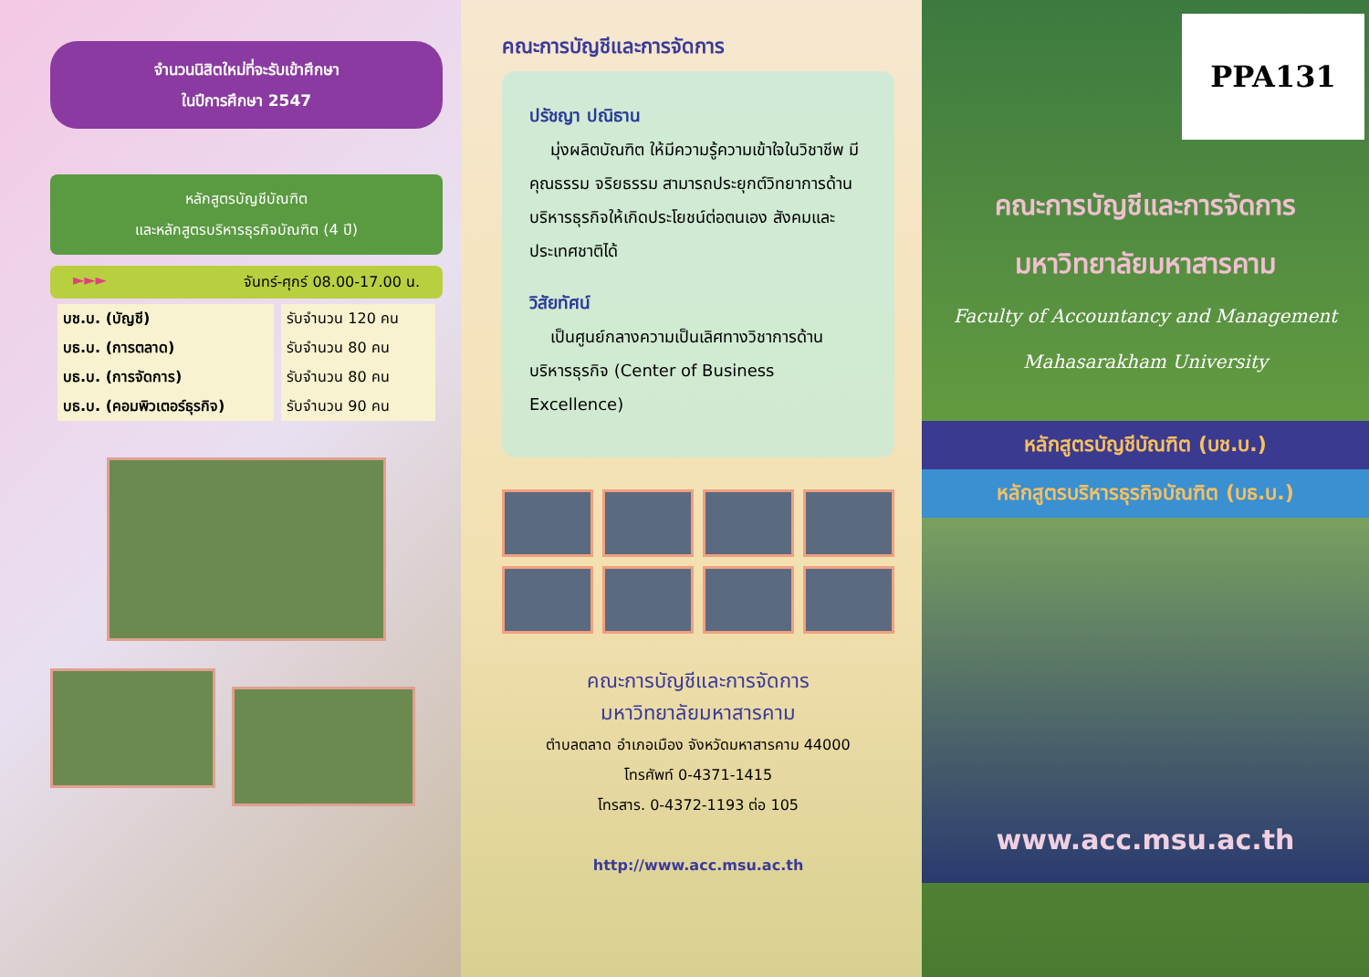จำนวนนิสิตใหม่ที่จะรับเข้าศึกษา
ในปีการศึกษา 2547
หลักสูตรบัญชีบัณฑิต
และหลักสูตรบริหารธุรกิจบัณฑิต (4 ปี)
►►► จันทร์-ศุกร์ 08.00-17.00 น.
| บช.บ. (บัญชี) | รับจำนวน 120 คน |
| บธ.บ. (การตลาด) | รับจำนวน 80 คน |
| บธ.บ. (การจัดการ) | รับจำนวน 80 คน |
| บธ.บ. (คอมพิวเตอร์ธุรกิจ) | รับจำนวน 90 คน |
คณะการบัญชีและการจัดการ
ปรัชญา ปณิธาน
มุ่งผลิตบัณฑิต ให้มีความรู้ความเข้าใจในวิชาชีพ มีคุณธรรม จริยธรรม สามารถประยุกต์วิทยาการด้านบริหารธุรกิจให้เกิดประโยชน์ต่อตนเอง สังคมและประเทศชาติได้
วิสัยทัศน์
เป็นศูนย์กลางความเป็นเลิศทางวิชาการด้านบริหารธุรกิจ (Center of Business Excellence)
คณะการบัญชีและการจัดการ
มหาวิทยาลัยมหาสารคาม
ตำบลตลาด อำเภอเมือง จังหวัดมหาสารคาม 44000
โทรศัพท์ 0-4371-1415
โทรสาร. 0-4372-1193 ต่อ 105
http://www.acc.msu.ac.th
PPA131
คณะการบัญชีและการจัดการ
มหาวิทยาลัยมหาสารคาม
Faculty of Accountancy and Management
Mahasarakham University
หลักสูตรบัญชีบัณฑิต (บช.บ.)
หลักสูตรบริหารธุรกิจบัณฑิต (บธ.บ.)
www.acc.msu.ac.th